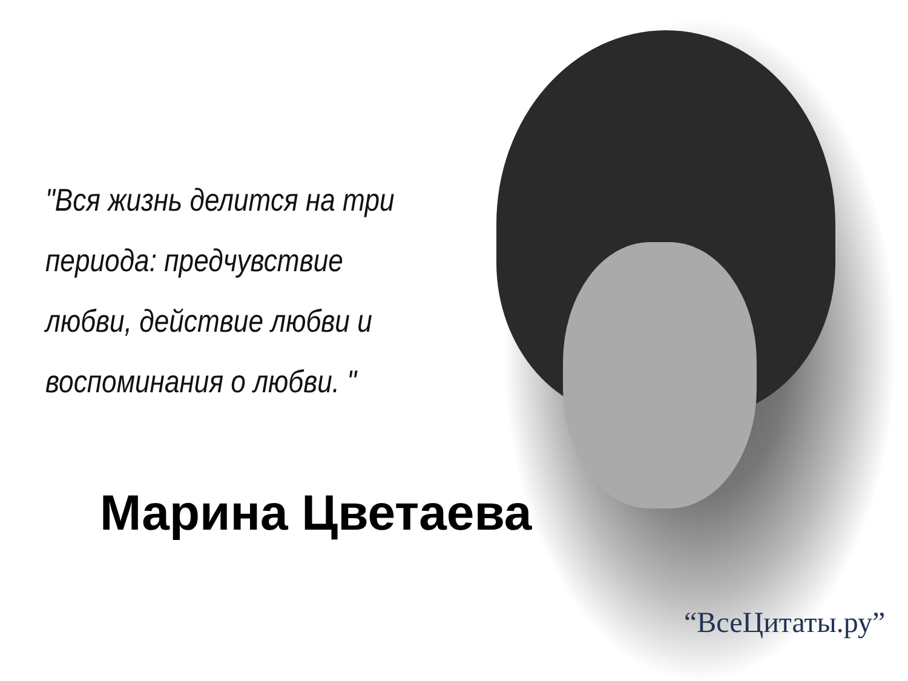"Вся жизнь делится на три периода: предчувствие любви, действие любви и воспоминания о любви. "
Марина Цветаева
“ВсеЦитаты.ру”